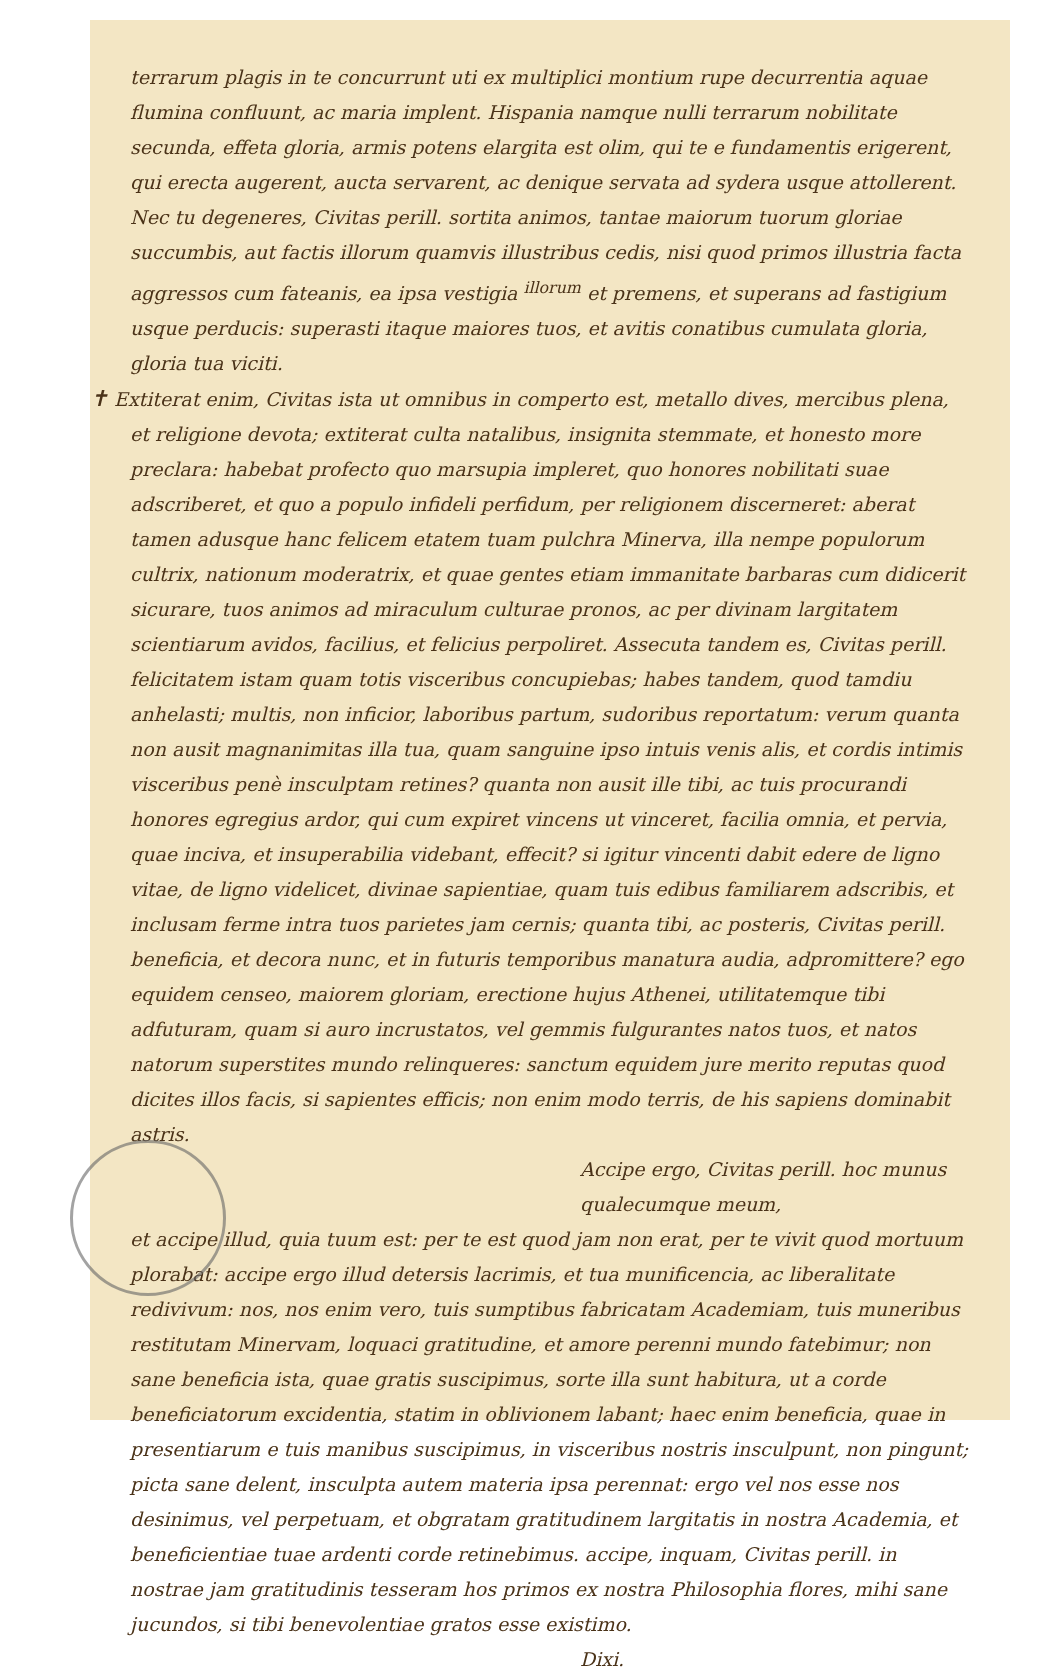terrarum plagis in te concurrunt uti ex multiplici montium rupe decurrentia aquae flumina confluunt, ac maria implent. Hispania namque nulli terrarum nobilitate secunda, effeta gloria, armis potens elargita est olim, qui te e fundamentis erigerent, qui erecta augerent, aucta servarent, ac denique servata ad sydera usque attollerent. Nec tu degeneres, Civitas perill. sortita animos, tantae maiorum tuorum gloriae succumbis, aut factis illorum quamvis illustribus cedis, nisi quod primos illustria facta aggressos cum fateanis, ea ipsa vestigia <sup>illorum</sup> et premens, et superans ad fastigium usque perducis: superasti itaque maiores tuos, et avitis conatibus cumulata gloria, gloria tua viciti.
✝ Extiterat enim, Civitas ista ut omnibus in comperto est, metallo dives, mercibus plena, et religione devota; extiterat culta natalibus, insignita stemmate, et honesto more preclara: habebat profecto quo marsupia impleret, quo honores nobilitati suae adscriberet, et quo a populo infideli perfidum, per religionem discerneret: aberat tamen adusque hanc felicem etatem tuam pulchra Minerva, illa nempe populorum cultrix, nationum moderatrix, et quae gentes etiam immanitate barbaras cum didicerit sicurare, tuos animos ad miraculum culturae pronos, ac per divinam largitatem scientiarum avidos, facilius, et felicius perpoliret. Assecuta tandem es, Civitas perill. felicitatem istam quam totis visceribus concupiebas; habes tandem, quod tamdiu anhelasti; multis, non inficior, laboribus partum, sudoribus reportatum: verum quanta non ausit magnanimitas illa tua, quam sanguine ipso intuis venis alis, et cordis intimis visceribus penè insculptam retines? quanta non ausit ille tibi, ac tuis procurandi honores egregius ardor, qui cum expiret vincens ut vinceret, facilia omnia, et pervia, quae inciva, et insuperabilia videbant, effecit? si igitur vincenti dabit edere de ligno vitae, de ligno videlicet, divinae sapientiae, quam tuis edibus familiarem adscribis, et inclusam ferme intra tuos parietes jam cernis; quanta tibi, ac posteris, Civitas perill. beneficia, et decora nunc, et in futuris temporibus manatura audia, adpromittere? ego equidem censeo, maiorem gloriam, erectione hujus Athenei, utilitatemque tibi adfuturam, quam si auro incrustatos, vel gemmis fulgurantes natos tuos, et natos natorum superstites mundo relinqueres: sanctum equidem jure merito reputas quod dicites illos facis, si sapientes efficis; non enim modo terris, de his sapiens dominabit astris.
Accipe ergo, Civitas perill. hoc munus qualecumque meum,
et accipe illud, quia tuum est: per te est quod jam non erat, per te vivit quod mortuum plorabat: accipe ergo illud detersis lacrimis, et tua munificencia, ac liberalitate redivivum: nos, nos enim vero, tuis sumptibus fabricatam Academiam, tuis muneribus restitutam Minervam, loquaci gratitudine, et amore perenni mundo fatebimur; non sane beneficia ista, quae gratis suscipimus, sorte illa sunt habitura, ut a corde beneficiatorum excidentia, statim in oblivionem labant; haec enim beneficia, quae in presentiarum e tuis manibus suscipimus, in visceribus nostris insculpunt, non pingunt; picta sane delent, insculpta autem materia ipsa perennat: ergo vel nos esse nos desinimus, vel perpetuam, et obgratam gratitudinem largitatis in nostra Academia, et beneficientiae tuae ardenti corde retinebimus. accipe, inquam, Civitas perill. in nostrae jam gratitudinis tesseram hos primos ex nostra Philosophia flores, mihi sane jucundos, si tibi benevolentiae gratos esse existimo.
Dixi.